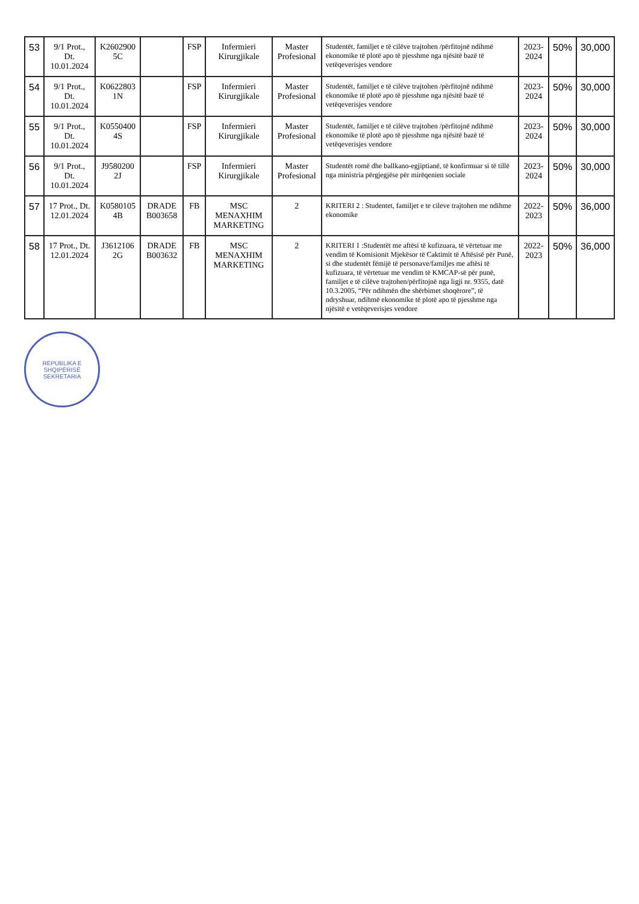| 53 | 9/1 Prot., Dt. 10.01.2024 | K2602900 5C | | FSP | Infermieri Kirurgjikale | Master Profesional | Studentët, familjet e të cilëve trajtohen /përfitojnë ndihmë ekonomike të plotë apo të pjesshme nga njësitë bazë të vetëqeverisjes vendore | 2023-2024 | 50% | 30,000 |
| 54 | 9/1 Prot., Dt. 10.01.2024 | K0622803 1N | | FSP | Infermieri Kirurgjikale | Master Profesional | Studentët, familjet e të cilëve trajtohen /përfitojnë ndihmë ekonomike të plotë apo të pjesshme nga njësitë bazë të vetëqeverisjes vendore | 2023-2024 | 50% | 30,000 |
| 55 | 9/1 Prot., Dt. 10.01.2024 | K0550400 4S | | FSP | Infermieri Kirurgjikale | Master Profesional | Studentët, familjet e të cilëve trajtohen /përfitojnë ndihmë ekonomike të plotë apo të pjesshme nga njësitë bazë të vetëqeverisjes vendore | 2023-2024 | 50% | 30,000 |
| 56 | 9/1 Prot., Dt. 10.01.2024 | J9580200 2J | | FSP | Infermieri Kirurgjikale | Master Profesional | Studentët romë dhe ballkano-egjiptianë, të konfirmuar si të tillë nga ministria përgjegjëse për mirëqenien sociale | 2023-2024 | 50% | 30,000 |
| 57 | 17 Prot., Dt. 12.01.2024 | K0580105 4B | DRADE B003658 | FB | MSC MENAXHIM MARKETING | 2 | KRITERI 2 : Studentet, familjet e te cileve trajtohen me ndihme ekonomike | 2022-2023 | 50% | 36,000 |
| 58 | 17 Prot., Dt. 12.01.2024 | J3612106 2G | DRADE B003632 | FB | MSC MENAXHIM MARKETING | 2 | KRITERI 1 :Studentët me aftësi të kufizuara, të vërtetuar me vendim të Komisionit Mjekësor të Caktimit të Aftësisë për Punë, si dhe studentët fëmijë të personave/familjes me aftësi të kufizuara, të vërtetuar me vendim të KMCAP-së për punë, familjet e të cilëve trajtohen/përfitojnë nga ligji nr. 9355, datë 10.3.2005, “Për ndihmën dhe shërbimet shoqërore”, të ndryshuar, ndihmë ekonomike të plotë apo të pjesshme nga njësitë e vetëqeverisjes vendore | 2022-2023 | 50% | 36,000 |
REPUBLIKA E SHQIPËRISË
SEKRETARIA